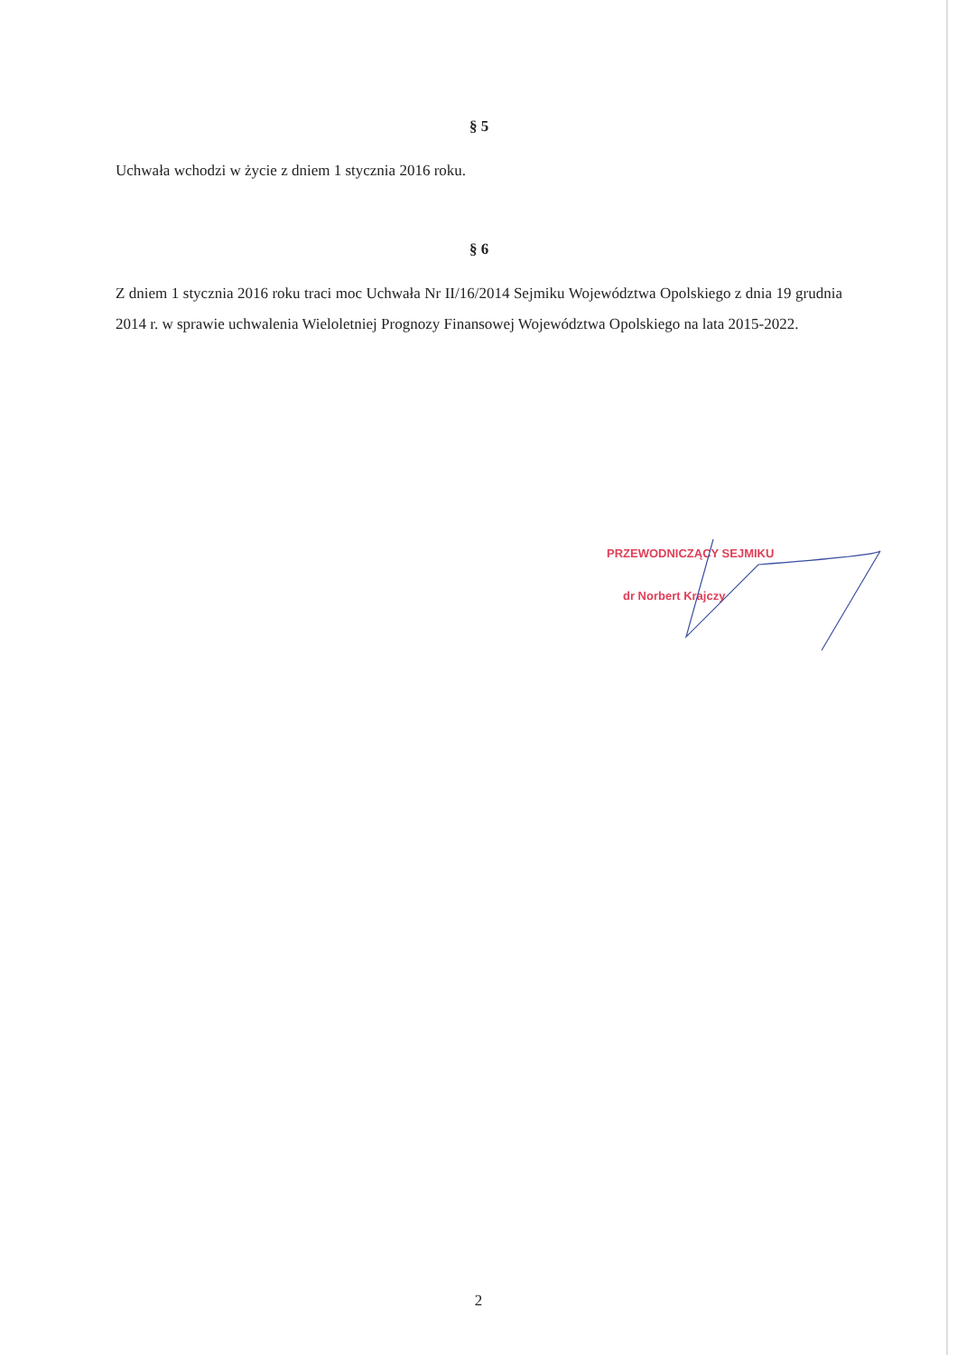§ 5
Uchwała wchodzi w życie z dniem 1 stycznia 2016 roku.
§ 6
Z dniem 1 stycznia 2016 roku traci moc Uchwała Nr II/16/2014 Sejmiku Województwa Opolskiego z dnia 19 grudnia 2014 r. w sprawie uchwalenia Wieloletniej Prognozy Finansowej Województwa Opolskiego na lata 2015-2022.
PRZEWODNICZĄCY SEJMIKU
dr Norbert Krajczy
2